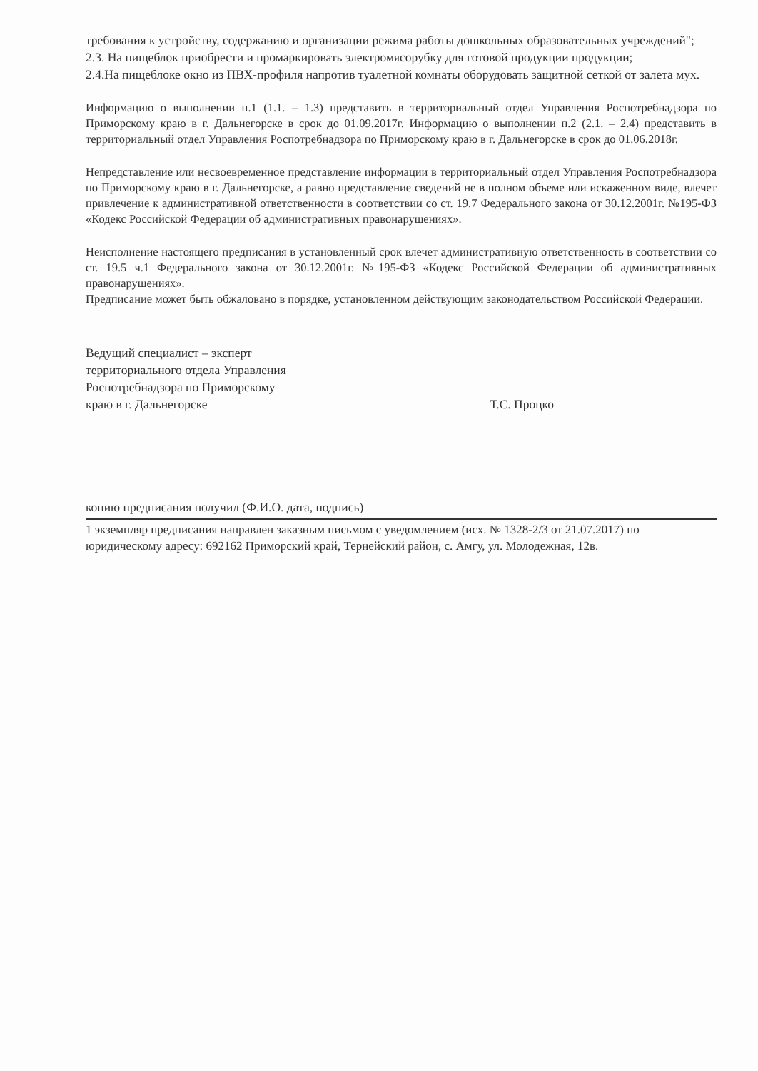требования к устройству, содержанию и организации режима работы дошкольных образовательных учреждений";
2.3. На пищеблок приобрести и промаркировать электромясорубку для готовой продукции продукции;
2.4.На пищеблоке окно из ПВХ-профиля напротив туалетной комнаты оборудовать защитной сеткой от залета мух.
Информацию о выполнении п.1 (1.1. – 1.3) представить в территориальный отдел Управления Роспотребнадзора по Приморскому краю в г. Дальнегорске в срок до 01.09.2017г. Информацию о выполнении п.2 (2.1. – 2.4) представить в территориальный отдел Управления Роспотребнадзора по Приморскому краю в г. Дальнегорске в срок до 01.06.2018г.
Непредставление или несвоевременное представление информации в территориальный отдел Управления Роспотребнадзора по Приморскому краю в г. Дальнегорске, а равно представление сведений не в полном объеме или искаженном виде, влечет привлечение к административной ответственности в соответствии со ст. 19.7 Федерального закона от 30.12.2001г. №195-ФЗ «Кодекс Российской Федерации об административных правонарушениях».
Неисполнение настоящего предписания в установленный срок влечет административную ответственность в соответствии со ст. 19.5 ч.1 Федерального закона от 30.12.2001г. №195-ФЗ «Кодекс Российской Федерации об административных правонарушениях».
Предписание может быть обжаловано в порядке, установленном действующим законодательством Российской Федерации.
Ведущий специалист – эксперт
территориального отдела Управления
Роспотребнадзора по Приморскому
краю в г. Дальнегорске
Т.С. Процко
копию предписания получил (Ф.И.О. дата, подпись)
1 экземпляр предписания направлен заказным письмом с уведомлением (исх. № 1328-2/3 от 21.07.2017) по юридическому адресу: 692162 Приморский край, Тернейский район, с. Амгу, ул. Молодежная, 12в.